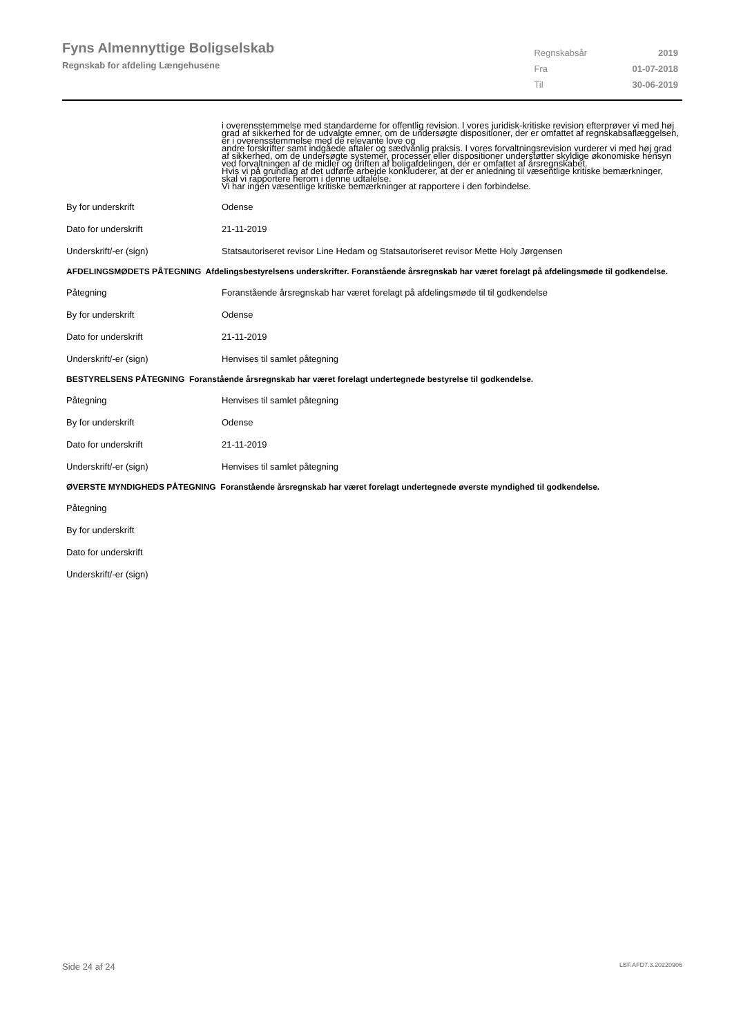Fyns Almennyttige Boligselskab
Regnskab for afdeling Længehusene
| Regnskabsår | 2019 |
| Fra | 01-07-2018 |
| Til | 30-06-2019 |
i overensstemmelse med standarderne for offentlig revision. I vores juridisk-kritiske revision efterprøver vi med høj grad af sikkerhed for de udvalgte emner, om de undersøgte dispositioner, der er omfattet af regnskabsaflæggelsen, er i overensstemmelse med de relevante love og
andre forskrifter samt indgåede aftaler og sædvanlig praksis. I vores forvaltningsrevision vurderer vi med høj grad af sikkerhed, om de undersøgte systemer, processer eller dispositioner understøtter skyldige økonomiske hensyn ved forvaltningen af de midler og driften af boligafdelingen, der er omfattet af årsregnskabet.
Hvis vi på grundlag af det udførte arbejde konkluderer, at der er anledning til væsentlige kritiske bemærkninger, skal vi rapportere herom i denne udtalelse.
Vi har ingen væsentlige kritiske bemærkninger at rapportere i den forbindelse.
By for underskrift Odense
Dato for underskrift 21-11-2019
Underskrift/-er (sign) Statsautoriseret revisor Line Hedam og Statsautoriseret revisor Mette Holy Jørgensen
AFDELINGSMØDETS PÅTEGNING Afdelingsbestyrelsens underskrifter. Foranstående årsregnskab har været forelagt på afdelingsmøde til godkendelse.
Påtegning Foranstående årsregnskab har været forelagt på afdelingsmøde til til godkendelse
By for underskrift Odense
Dato for underskrift 21-11-2019
Underskrift/-er (sign) Henvises til samlet påtegning
BESTYRELSENS PÅTEGNING Foranstående årsregnskab har været forelagt undertegnede bestyrelse til godkendelse.
Påtegning Henvises til samlet påtegning
By for underskrift Odense
Dato for underskrift 21-11-2019
Underskrift/-er (sign) Henvises til samlet påtegning
ØVERSTE MYNDIGHEDS PÅTEGNING Foranstående årsregnskab har været forelagt undertegnede øverste myndighed til godkendelse.
Påtegning
By for underskrift
Dato for underskrift
Underskrift/-er (sign)
Side 24 af 24 LBF.AFD7.3.20220906